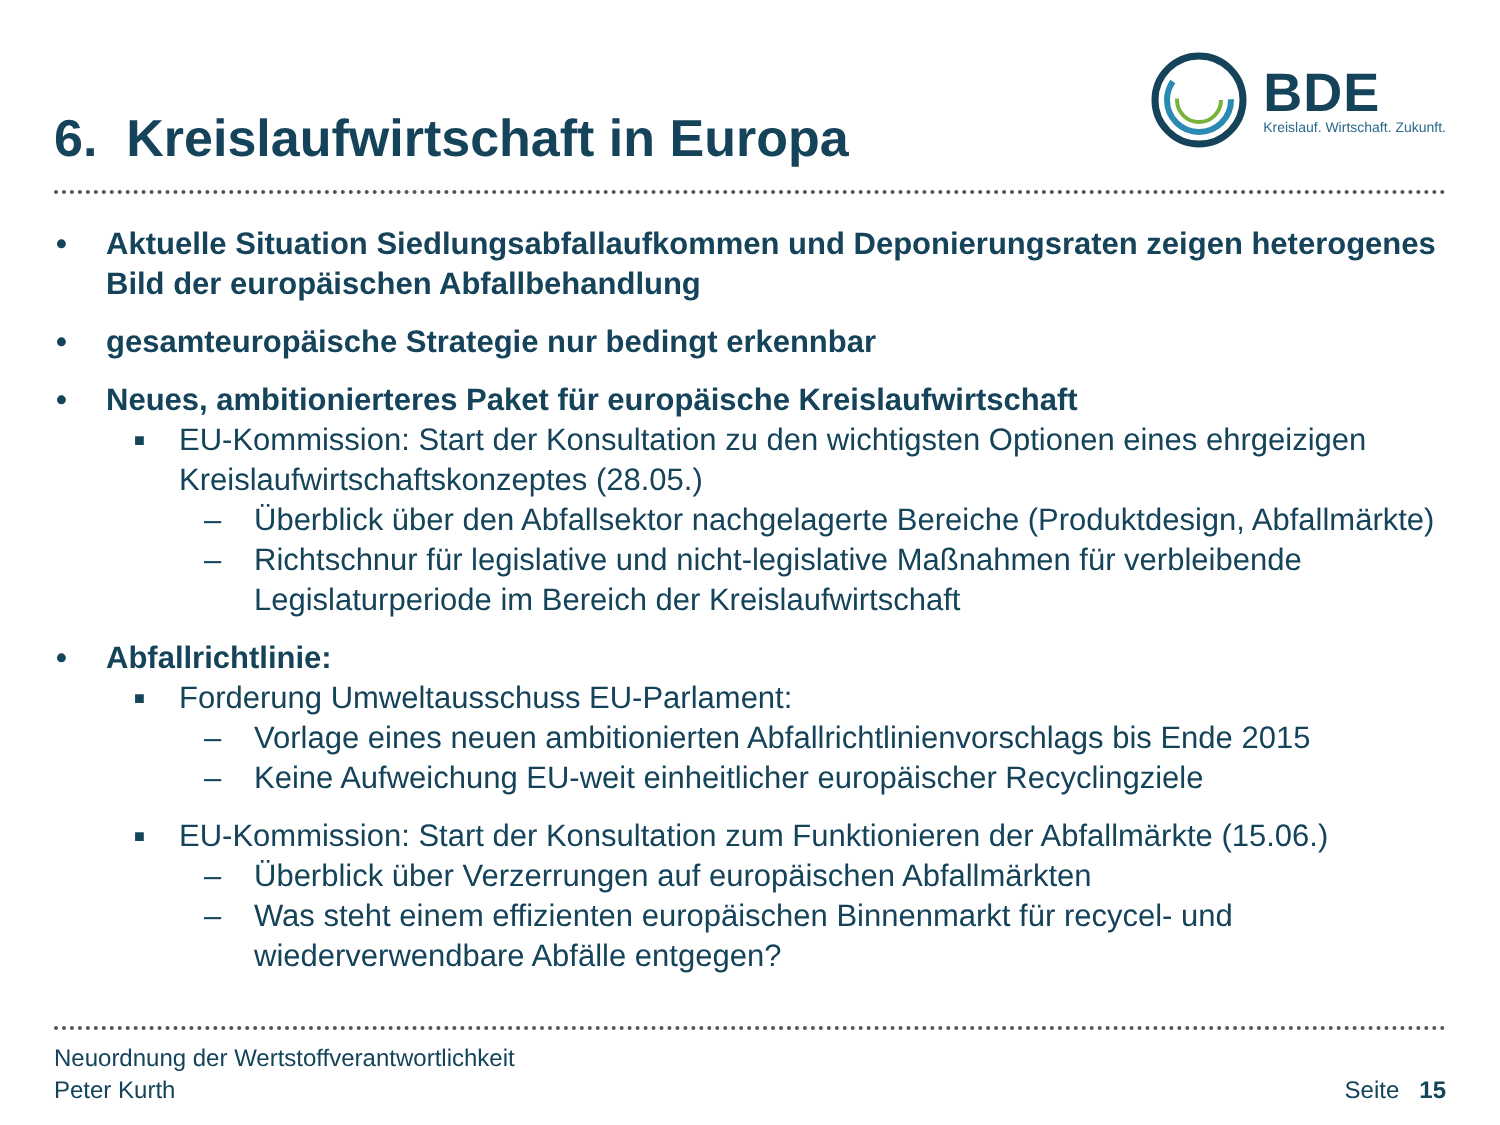6. Kreislaufwirtschaft in Europa
BDE
Kreislauf. Wirtschaft. Zukunft.
• Aktuelle Situation Siedlungsabfallaufkommen und Deponierungsraten zeigen heterogenes Bild der europäischen Abfallbehandlung
• gesamteuropäische Strategie nur bedingt erkennbar
• Neues, ambitionierteres Paket für europäische Kreislaufwirtschaft
■ EU-Kommission: Start der Konsultation zu den wichtigsten Optionen eines ehrgeizigen Kreislaufwirtschaftskonzeptes (28.05.)
– Überblick über den Abfallsektor nachgelagerte Bereiche (Produktdesign, Abfallmärkte)
– Richtschnur für legislative und nicht-legislative Maßnahmen für verbleibende Legislaturperiode im Bereich der Kreislaufwirtschaft
• Abfallrichtlinie:
■ Forderung Umweltausschuss EU-Parlament:
– Vorlage eines neuen ambitionierten Abfallrichtlinienvorschlags bis Ende 2015
– Keine Aufweichung EU-weit einheitlicher europäischer Recyclingziele
■ EU-Kommission: Start der Konsultation zum Funktionieren der Abfallmärkte (15.06.)
– Überblick über Verzerrungen auf europäischen Abfallmärkten
– Was steht einem effizienten europäischen Binnenmarkt für recycel- und wiederverwendbare Abfälle entgegen?
Neuordnung der Wertstoffverantwortlichkeit
Peter Kurth
Seite 15